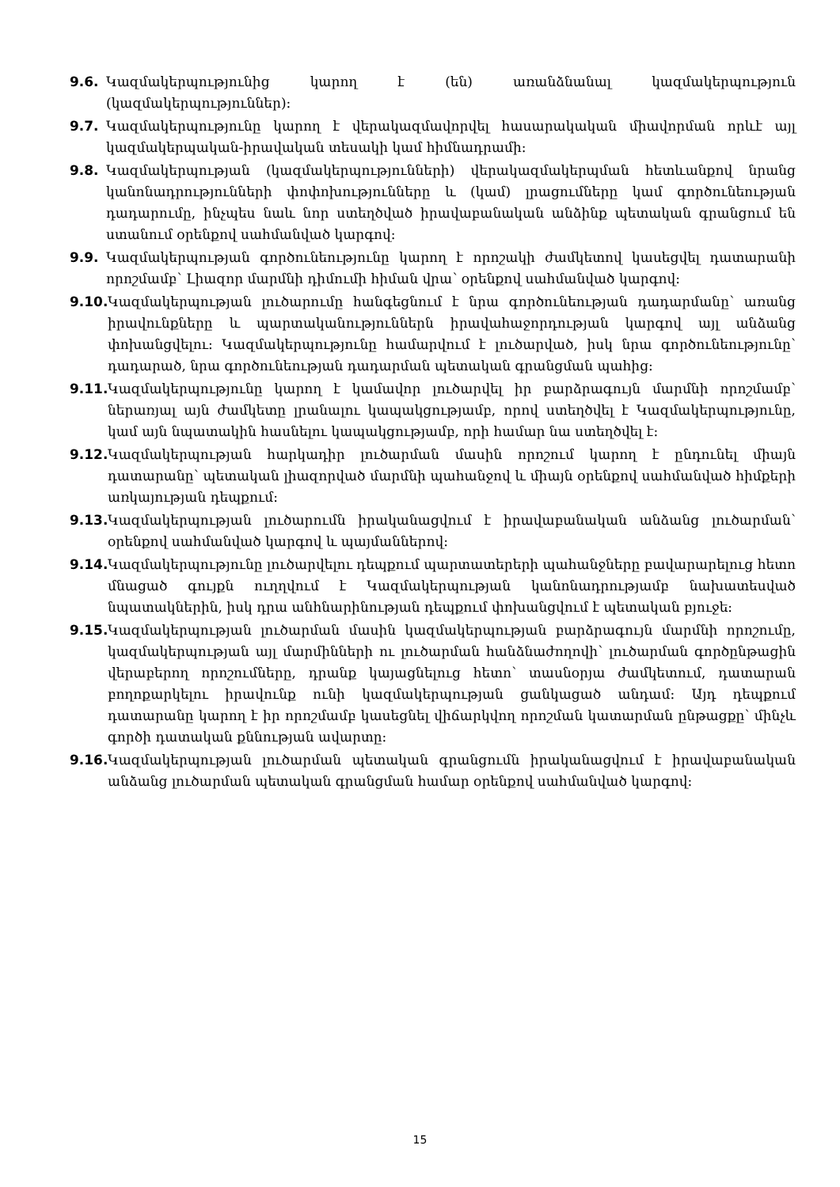9.6. Կազմակերպությունից կարող է (են) առանձնանալ կազմակերպություն (կազմակերպություններ):
9.7. Կազմակերպությունը կարող է վերակազմավորվել հասարակական միավորման որևէ այլ կազմակերպական-իրավական տեսակի կամ հիմնադրամի:
9.8. Կազմակերպության (կազմակերպությունների) վերակազմակերպման հետևանքով նրանց կանոնադրությունների փոփոխությունները և (կամ) լրացումները կամ գործունեության դադարումը, ինչպես նաև նոր ստեղծված իրավաբանական անձինք պետական գրանցում են ստանում օրենքով սահմանված կարգով:
9.9. Կազմակերպության գործունեությունը կարող է որոշակի ժամկետով կասեցվել դատարանի որոշմամբ՝ Լիազոր մարմնի դիմումի հիման վրա՝ օրենքով սահմանված կարգով:
9.10. Կազմակերպության լուծարումը հանգեցնում է նրա գործունեության դադարմանը՝ առանց իրավունքները և պարտականություններն իրավահաջորդության կարգով այլ անձանց փոխանցվելու: Կազմակերպությունը համարվում է լուծարված, իսկ նրա գործունեությունը՝ դադարած, նրա գործունեության դադարման պետական գրանցման պահից:
9.11. Կազմակերպությունը կարող է կամավոր լուծարվել իր բարձրագույն մարմնի որոշմամբ՝ ներառյալ այն ժամկետը լրանալու կապակցությամբ, որով ստեղծվել է Կազմակերպությունը, կամ այն նպատակին հասնելու կապակցությամբ, որի համար նա ստեղծվել է:
9.12. Կազմակերպության հարկադիր լուծարման մասին որոշում կարող է ընդունել միայն դատարանը՝ պետական լիազորված մարմնի պահանջով և միայն օրենքով սահմանված հիմքերի առկայության դեպքում:
9.13. Կազմակերպության լուծարումն իրականացվում է իրավաբանական անձանց լուծարման՝ օրենքով սահմանված կարգով և պայմաններով:
9.14. Կազմակերպությունը լուծարվելու դեպքում պարտատերերի պահանջները բավարարելուց հետո մնացած գույքն ուղղվում է Կազմակերպության կանոնադրությամբ նախատեսված նպատակներին, իսկ դրա անհնարինության դեպքում փոխանցվում է պետական բյուջե:
9.15. Կազմակերպության լուծարման մասին կազմակերպության բարձրագույն մարմնի որոշումը, կազմակերպության այլ մարմինների ու լուծարման հանձնաժողովի՝ լուծարման գործընթացին վերաբերող որոշումները, դրանք կայացնելուց հետո՝ տասնօրյա ժամկետում, դատարան բողոքարկելու իրավունք ունի կազմակերպության ցանկացած անդամ: Այդ դեպքում դատարանը կարող է իր որոշմամբ կասեցնել վիճարկվող որոշման կատարման ընթացքը՝ մինչև գործի դատական քննության ավարտը:
9.16. Կազմակերպության լուծարման պետական գրանցումն իրականացվում է իրավաբանական անձանց լուծարման պետական գրանցման համար օրենքով սահմանված կարգով:
15